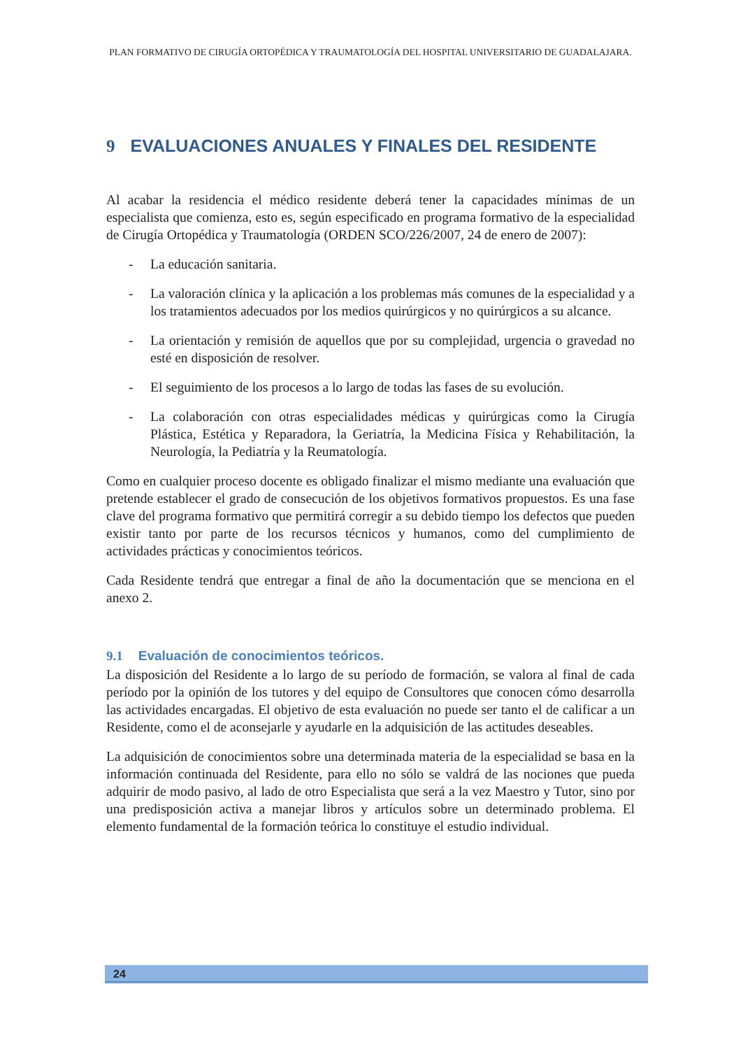PLAN FORMATIVO DE CIRUGÍA ORTOPÉDICA Y TRAUMATOLOGÍA DEL HOSPITAL UNIVERSITARIO DE GUADALAJARA.
9 EVALUACIONES ANUALES Y FINALES DEL RESIDENTE
Al acabar la residencia el médico residente deberá tener la capacidades mínimas de un especialista que comienza, esto es, según especificado en programa formativo de la especialidad de Cirugía Ortopédica y Traumatología (ORDEN SCO/226/2007, 24 de enero de 2007):
- La educación sanitaria.
- La valoración clínica y la aplicación a los problemas más comunes de la especialidad y a los tratamientos adecuados por los medios quirúrgicos y no quirúrgicos a su alcance.
- La orientación y remisión de aquellos que por su complejidad, urgencia o gravedad no esté en disposición de resolver.
- El seguimiento de los procesos a lo largo de todas las fases de su evolución.
- La colaboración con otras especialidades médicas y quirúrgicas como la Cirugía Plástica, Estética y Reparadora, la Geriatría, la Medicina Física y Rehabilitación, la Neurología, la Pediatría y la Reumatología.
Como en cualquier proceso docente es obligado finalizar el mismo mediante una evaluación que pretende establecer el grado de consecución de los objetivos formativos propuestos. Es una fase clave del programa formativo que permitirá corregir a su debido tiempo los defectos que pueden existir tanto por parte de los recursos técnicos y humanos, como del cumplimiento de actividades prácticas y conocimientos teóricos.
Cada Residente tendrá que entregar a final de año la documentación que se menciona en el anexo 2.
9.1 Evaluación de conocimientos teóricos.
La disposición del Residente a lo largo de su período de formación, se valora al final de cada período por la opinión de los tutores y del equipo de Consultores que conocen cómo desarrolla las actividades encargadas. El objetivo de esta evaluación no puede ser tanto el de calificar a un Residente, como el de aconsejarle y ayudarle en la adquisición de las actitudes deseables.
La adquisición de conocimientos sobre una determinada materia de la especialidad se basa en la información continuada del Residente, para ello no sólo se valdrá de las nociones que pueda adquirir de modo pasivo, al lado de otro Especialista que será a la vez Maestro y Tutor, sino por una predisposición activa a manejar libros y artículos sobre un determinado problema. El elemento fundamental de la formación teórica lo constituye el estudio individual.
24